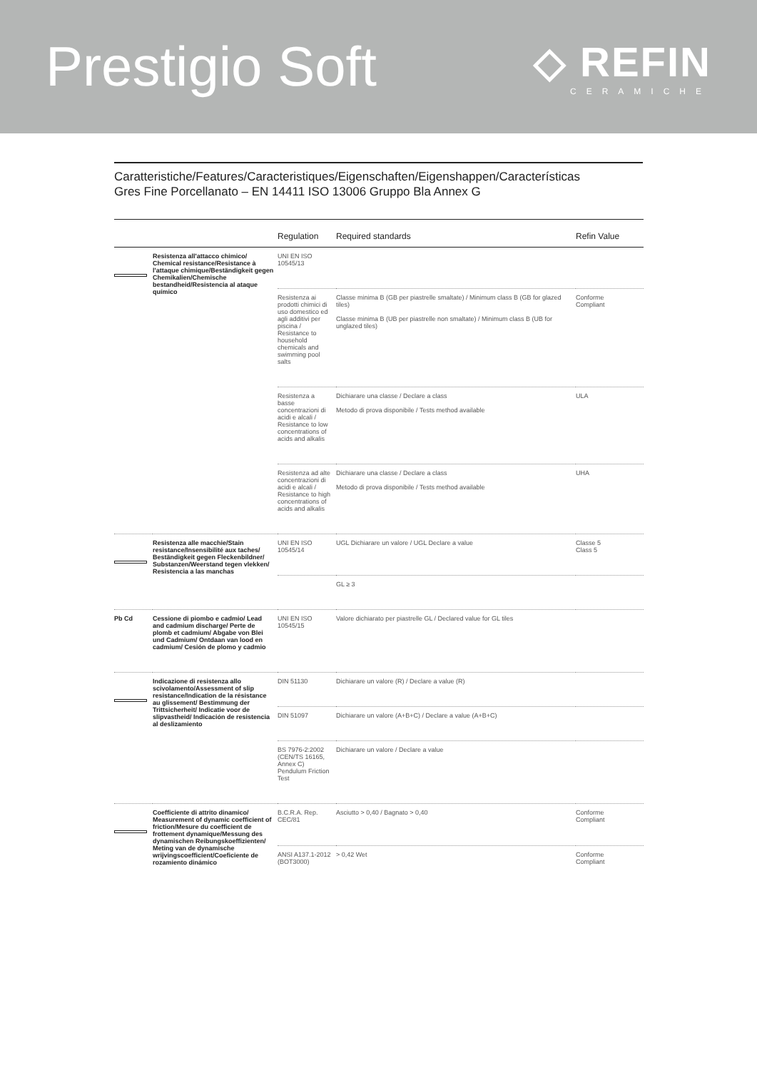Prestigio Soft
◇ REFIN
CERAMICHE
Caratteristiche/Features/Caracteristiques/Eigenschaften/Eigenshappen/Características
Gres Fine Porcellanato – EN 14411 ISO 13006 Gruppo Bla Annex G
| | | Regulation | Required standards | Refin Value |
| --- | --- | --- | --- | --- |
| | Resistenza all'attacco chimico/ Chemical resistance/Resistance à l'attaque chimique/Beständigkeit gegen Chemikalien/Chemische bestandheid/Resistencia al ataque químico | UNI EN ISO 10545/13 | | |
| | | Resistenza ai prodotti chimici di uso domestico ed agli additivi per piscina / Resistance to household chemicals and swimming pool salts | Classe minima B (GB per piastrelle smaltate) / Minimum class B (GB for glazed tiles) Classe minima B (UB per piastrelle non smaltate) / Minimum class B (UB for unglazed tiles) | Conforme Compliant |
| | | Resistenza a basse concentrazioni di acidi e alcali / Resistance to low concentrations of acids and alkalis | Dichiarare una classe / Declare a class Metodo di prova disponibile / Tests method available | ULA |
| | | Resistenza ad alte concentrazioni di acidi e alcali / Resistance to high concentrations of acids and alkalis | Dichiarare una classe / Declare a class Metodo di prova disponibile / Tests method available | UHA |
| | Resistenza alle macchie/Stain resistance/Insensibilité aux taches/ Beständigkeit gegen Fleckenbildner/ Substanzen/Weerstand tegen vlekken/ Resistencia a las manchas | UNI EN ISO 10545/14 | UGL Dichiarare un valore / UGL Declare a value | Classe 5 Class 5 |
| | | | GL ≥ 3 | |
| Pb Cd | Cessione di piombo e cadmio/ Lead and cadmium discharge/ Perte de plomb et cadmium/ Abgabe von Blei und Cadmium/ Ontdaan van lood en cadmium/ Cesión de plomo y cadmio | UNI EN ISO 10545/15 | Valore dichiarato per piastrelle GL / Declared value for GL tiles | |
| | Indicazione di resistenza allo scivolamento/Assessment of slip resistance/Indication de la résistance au glissement/ Bestimmung der Trittsicherheit/ Indicatie voor de slipvastheid/ Indicación de resistencia al deslizamiento | DIN 51130 | Dichiarare un valore (R) / Declare a value (R) | |
| | | DIN 51097 | Dichiarare un valore (A+B+C) / Declare a value (A+B+C) | |
| | | BS 7976-2:2002 (CEN/TS 16165, Annex C) Pendulum Friction Test | Dichiarare un valore / Declare a value | |
| | Coefficiente di attrito dinamico/ Measurement of dynamic coefficient of friction/Mesure du coefficient de frottement dynamique/Messung des dynamischen Reibungskoeffizienten/ Meting van de dynamische wrijvingscoefficient/Coeficiente de rozamiento dinámico | B.C.R.A. Rep. CEC/81 | Asciutto > 0,40 / Bagnato > 0,40 | Conforme Compliant |
| | | ANSI A137.1-2012 (BOT3000) | > 0,42 Wet | Conforme Compliant |